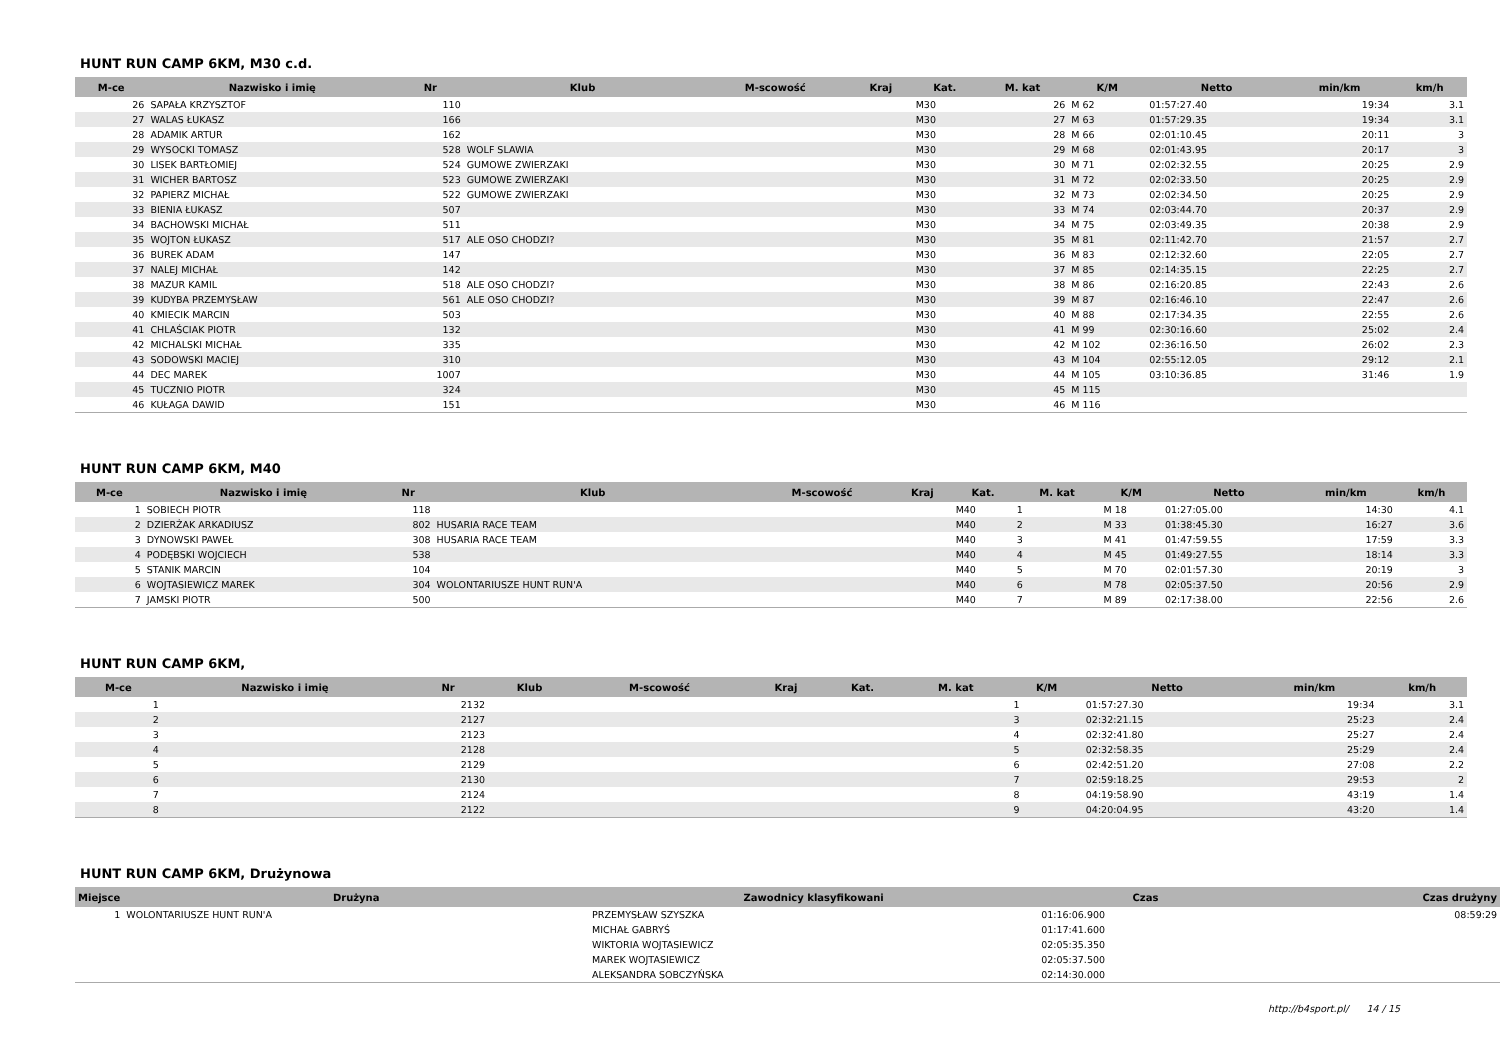HUNT RUN CAMP 6KM, M30 c.d.
| M-ce | Nazwisko i imię | Nr | Klub | M-scowość | Kraj | Kat. | M. kat | K/M | Netto | min/km | km/h |
| --- | --- | --- | --- | --- | --- | --- | --- | --- | --- | --- | --- |
| 26 | SAPAŁA KRZYSZTOF | 110 | | | | M30 | 26 | M 62 | 01:57:27.40 | 19:34 | 3.1 |
| 27 | WALAS ŁUKASZ | 166 | | | | M30 | 27 | M 63 | 01:57:29.35 | 19:34 | 3.1 |
| 28 | ADAMIK ARTUR | 162 | | | | M30 | 28 | M 66 | 02:01:10.45 | 20:11 | 3 |
| 29 | WYSOCKI TOMASZ | 528 | WOLF SLAWIA | | | M30 | 29 | M 68 | 02:01:43.95 | 20:17 | 3 |
| 30 | LISEK BARTŁOMIEJ | 524 | GUMOWE ZWIERZAKI | | | M30 | 30 | M 71 | 02:02:32.55 | 20:25 | 2.9 |
| 31 | WICHER BARTOSZ | 523 | GUMOWE ZWIERZAKI | | | M30 | 31 | M 72 | 02:02:33.50 | 20:25 | 2.9 |
| 32 | PAPIERZ MICHAŁ | 522 | GUMOWE ZWIERZAKI | | | M30 | 32 | M 73 | 02:02:34.50 | 20:25 | 2.9 |
| 33 | BIENIA ŁUKASZ | 507 | | | | M30 | 33 | M 74 | 02:03:44.70 | 20:37 | 2.9 |
| 34 | BACHOWSKI MICHAŁ | 511 | | | | M30 | 34 | M 75 | 02:03:49.35 | 20:38 | 2.9 |
| 35 | WOJTON ŁUKASZ | 517 | ALE OSO CHODZI? | | | M30 | 35 | M 81 | 02:11:42.70 | 21:57 | 2.7 |
| 36 | BUREK ADAM | 147 | | | | M30 | 36 | M 83 | 02:12:32.60 | 22:05 | 2.7 |
| 37 | NALEJ MICHAŁ | 142 | | | | M30 | 37 | M 85 | 02:14:35.15 | 22:25 | 2.7 |
| 38 | MAZUR KAMIL | 518 | ALE OSO CHODZI? | | | M30 | 38 | M 86 | 02:16:20.85 | 22:43 | 2.6 |
| 39 | KUDYBA PRZEMYSŁAW | 561 | ALE OSO CHODZI? | | | M30 | 39 | M 87 | 02:16:46.10 | 22:47 | 2.6 |
| 40 | KMIECIK MARCIN | 503 | | | | M30 | 40 | M 88 | 02:17:34.35 | 22:55 | 2.6 |
| 41 | CHLAŚCIAK PIOTR | 132 | | | | M30 | 41 | M 99 | 02:30:16.60 | 25:02 | 2.4 |
| 42 | MICHALSKI MICHAŁ | 335 | | | | M30 | 42 | M 102 | 02:36:16.50 | 26:02 | 2.3 |
| 43 | SODOWSKI MACIEJ | 310 | | | | M30 | 43 | M 104 | 02:55:12.05 | 29:12 | 2.1 |
| 44 | DEC MAREK | 1007 | | | | M30 | 44 | M 105 | 03:10:36.85 | 31:46 | 1.9 |
| 45 | TUCZNIO PIOTR | 324 | | | | M30 | 45 | M 115 | | | |
| 46 | KUŁAGA DAWID | 151 | | | | M30 | 46 | M 116 | | | |
HUNT RUN CAMP 6KM, M40
| M-ce | Nazwisko i imię | Nr | Klub | M-scowość | Kraj | Kat. | M. kat | K/M | Netto | min/km | km/h |
| --- | --- | --- | --- | --- | --- | --- | --- | --- | --- | --- | --- |
| 1 | SOBIECH PIOTR | 118 | | | | M40 | 1 | M 18 | 01:27:05.00 | 14:30 | 4.1 |
| 2 | DZIERŻAK ARKADIUSZ | 802 | HUSARIA RACE TEAM | | | M40 | 2 | M 33 | 01:38:45.30 | 16:27 | 3.6 |
| 3 | DYNOWSKI PAWEŁ | 308 | HUSARIA RACE TEAM | | | M40 | 3 | M 41 | 01:47:59.55 | 17:59 | 3.3 |
| 4 | PODĘBSKI WOJCIECH | 538 | | | | M40 | 4 | M 45 | 01:49:27.55 | 18:14 | 3.3 |
| 5 | STANIK MARCIN | 104 | | | | M40 | 5 | M 70 | 02:01:57.30 | 20:19 | 3 |
| 6 | WOJTASIEWICZ MAREK | 304 | WOLONTARIUSZE HUNT RUN'A | | | M40 | 6 | M 78 | 02:05:37.50 | 20:56 | 2.9 |
| 7 | JAMSKI PIOTR | 500 | | | | M40 | 7 | M 89 | 02:17:38.00 | 22:56 | 2.6 |
HUNT RUN CAMP 6KM,
| M-ce | Nazwisko i imię | Nr | Klub | M-scowość | Kraj | Kat. | M. kat | K/M | Netto | min/km | km/h |
| --- | --- | --- | --- | --- | --- | --- | --- | --- | --- | --- | --- |
| 1 | | 2132 | | | | | | 1 | 01:57:27.30 | 19:34 | 3.1 |
| 2 | | 2127 | | | | | | 3 | 02:32:21.15 | 25:23 | 2.4 |
| 3 | | 2123 | | | | | | 4 | 02:32:41.80 | 25:27 | 2.4 |
| 4 | | 2128 | | | | | | 5 | 02:32:58.35 | 25:29 | 2.4 |
| 5 | | 2129 | | | | | | 6 | 02:42:51.20 | 27:08 | 2.2 |
| 6 | | 2130 | | | | | | 7 | 02:59:18.25 | 29:53 | 2 |
| 7 | | 2124 | | | | | | 8 | 04:19:58.90 | 43:19 | 1.4 |
| 8 | | 2122 | | | | | | 9 | 04:20:04.95 | 43:20 | 1.4 |
HUNT RUN CAMP 6KM, Drużynowa
| Miejsce | Drużyna | Zawodnicy klasyfikowani | Czas | Czas drużyny |
| --- | --- | --- | --- | --- |
| 1 | WOLONTARIUSZE HUNT RUN'A | PRZEMYSŁAW SZYSZKA | 01:16:06.900 | 08:59:29 |
| | | MICHAŁ GABRYŚ | 01:17:41.600 | |
| | | WIKTORIA WOJTASIEWICZ | 02:05:35.350 | |
| | | MAREK WOJTASIEWICZ | 02:05:37.500 | |
| | | ALEKSANDRA SOBCZYŃSKA | 02:14:30.000 | |
http://b4sport.pl/ 14 / 15